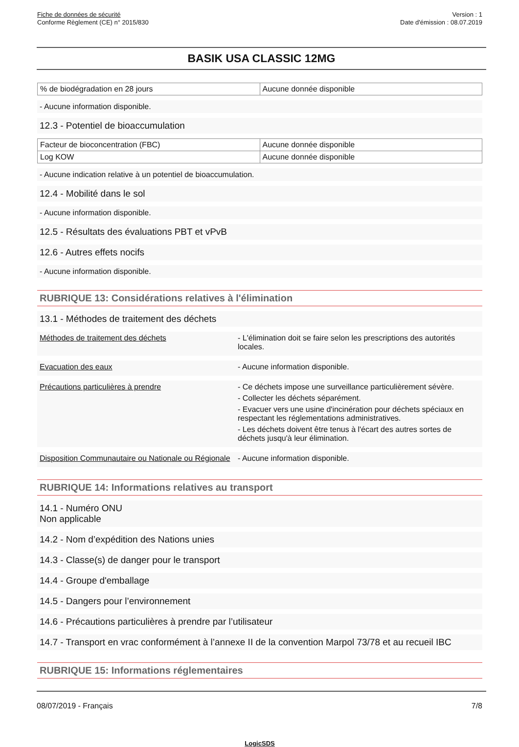Fiche de données de sécurité
Conforme Règlement (CE) n° 2015/830
Version : 1
Date d'émission : 08.07.2019
BASIK USA CLASSIC 12MG
| % de biodégradation en 28 jours | Aucune donnée disponible |
- Aucune information disponible.
12.3 - Potentiel de bioaccumulation
| Facteur de bioconcentration (FBC) | Aucune donnée disponible |
| Log KOW | Aucune donnée disponible |
- Aucune indication relative à un potentiel de bioaccumulation.
12.4 - Mobilité dans le sol
- Aucune information disponible.
12.5 - Résultats des évaluations PBT et vPvB
12.6 - Autres effets nocifs
- Aucune information disponible.
RUBRIQUE 13: Considérations relatives à l'élimination
13.1 - Méthodes de traitement des déchets
Méthodes de traitement des déchets - L'élimination doit se faire selon les prescriptions des autorités locales.
Evacuation des eaux - Aucune information disponible.
Précautions particulières à prendre - Ce déchets impose une surveillance particulièrement sévère.
- Collecter les déchets séparément.
- Evacuer vers une usine d'incinération pour déchets spéciaux en respectant les réglementations administratives.
- Les déchets doivent être tenus à l'écart des autres sortes de déchets jusqu'à leur élimination.
Disposition Communautaire ou Nationale ou Régionale
- Aucune information disponible.
RUBRIQUE 14: Informations relatives au transport
14.1 - Numéro ONU
Non applicable
14.2 - Nom d’expédition des Nations unies
14.3 - Classe(s) de danger pour le transport
14.4 - Groupe d'emballage
14.5 - Dangers pour l’environnement
14.6 - Précautions particulières à prendre par l’utilisateur
14.7 - Transport en vrac conformément à l’annexe II de la convention Marpol 73/78 et au recueil IBC
RUBRIQUE 15: Informations réglementaires
08/07/2019 - Français 7/8
LogicSDS